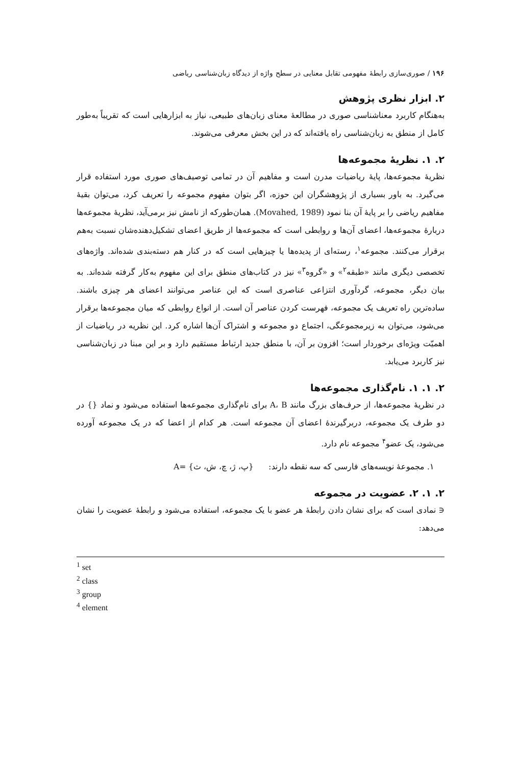۱۹۶ / صوری‌سازی رابطهٔ مفهومی تقابل معنایی در سطح واژه از دیدگاه زبان‌شناسی ریاضی
۲. ابزار نظری پژوهش
به‌هنگام کاربرد معناشناسی صوری در مطالعهٔ معنای زبان‌های طبیعی، نیاز به ابزارهایی است که تقریباً به‌طور کامل از منطق به زبان‌شناسی راه یافته‌اند که در این بخش معرفی می‌شوند.
۲. ۱. نظریهٔ مجموعه‌ها
نظریهٔ مجموعه‌ها، پایهٔ ریاضیات مدرن است و مفاهیم آن در تمامی توصیف‌های صوری مورد استفاده قرار می‌گیرد. به باور بسیاری از پژوهشگران این حوزه، اگر بتوان مفهوم مجموعه را تعریف کرد، می‌توان بقیهٔ مفاهیم ریاضی را بر پایهٔ آن بنا نمود (Movahed, 1989). همان‌طورکه از نامش نیز برمی‌آید، نظریهٔ مجموعه‌ها دربارهٔ مجموعه‌ها، اعضای آن‌ها و روابطی است که مجموعه‌ها از طریق اعضای تشکیل‌دهنده‌شان نسبت به‌هم برقرار می‌کنند. مجموعه<sup>۱</sup>، رسته‌ای از پدیده‌ها یا چیزهایی است که در کنار هم دسته‌بندی شده‌اند. واژه‌های تخصصی دیگری مانند «طبقه<sup>۲</sup>» و «گروه<sup>۳</sup>» نیز در کتاب‌های منطق برای این مفهوم به‌کار گرفته شده‌اند. به بیان دیگر، مجموعه، گردآوری انتزاعی عناصری است که این عناصر می‌توانند اعضای هر چیزی باشند. ساده‌ترین راه تعریف یک مجموعه، فهرست کردن عناصر آن است. از انواع روابطی که میان مجموعه‌ها برقرار می‌شود، می‌توان به زیرمجموعگی، اجتماع دو مجموعه و اشتراک آن‌ها اشاره کرد. این نظریه در ریاضیات از اهمیّت ویژه‌ای برخوردار است؛ افزون بر آن، با منطق جدید ارتباط مستقیم دارد و بر این مبنا در زبان‌شناسی نیز کاربرد می‌یابد.
۲. ۱. ۱. نام‌گذاری مجموعه‌ها
در نظریهٔ مجموعه‌ها، از حرف‌های بزرگ مانند A، B برای نام‌گذاری مجموعه‌ها استفاده می‌شود و نماد {} در دو طرف یک مجموعه، دربرگیرندهٔ اعضای آن مجموعه است. هر کدام از اعضا که در یک مجموعه آورده می‌شود، یک عضو<sup>۴</sup> مجموعه نام دارد.
۱. مجموعهٔ نویسه‌های فارسی که سه نقطه دارند: {پ، ژ، چ، ش، ث} =A
۲. ۱. ۲. عضویت در مجموعه
∈ نمادی است که برای نشان دادن رابطهٔ هر عضو با یک مجموعه، استفاده می‌شود و رابطهٔ عضویت را نشان می‌دهد:
<sup>1</sup> set
<sup>2</sup> class
<sup>3</sup> group
<sup>4</sup> element